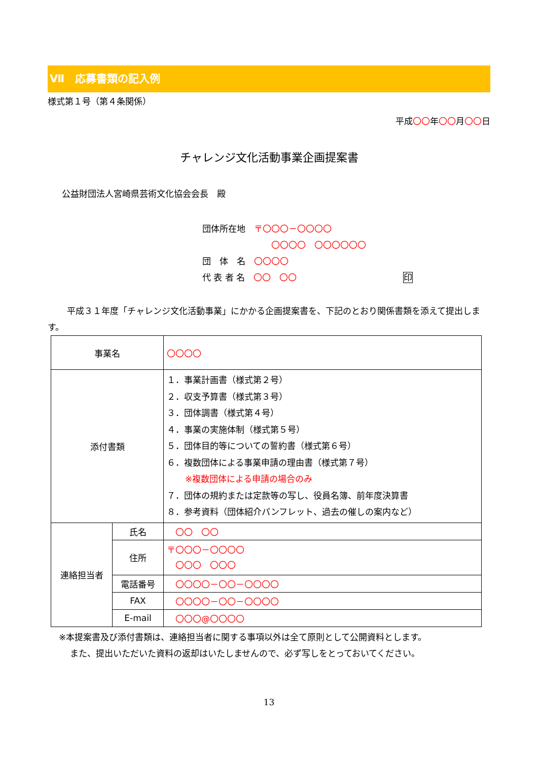Ⅶ　応募書類の記入例
様式第１号（第４条関係）
平成〇〇年〇〇月〇〇日
チャレンジ文化活動事業企画提案書
公益財団法人宮崎県芸術文化協会会長　殿
団体所在地　〒〇〇〇－〇〇〇〇
〇〇〇〇　〇〇〇〇〇〇
団　体　名　〇〇〇〇
代 表 者 名　〇〇　〇〇 印
平成３１年度「チャレンジ文化活動事業」にかかる企画提案書を、下記のとおり関係書類を添えて提出します。
| 事業名 | | 〇〇〇〇 |
| 添付書類 | | １．事業計画書（様式第２号） ２．収支予算書（様式第３号） ３．団体調書（様式第４号） ４．事業の実施体制（様式第５号） ５．団体目的等についての誓約書（様式第６号） ６．複数団体による事業申請の理由書（様式第７号） ※複数団体による申請の場合のみ ７．団体の規約または定款等の写し、役員名簿、前年度決算書 ８．参考資料（団体紹介パンフレット、過去の催しの案内など） |
| 連絡担当者 | 氏名 | 〇〇 〇〇 |
| | 住所 | 〒〇〇〇－〇〇〇〇 〇〇〇 〇〇〇 |
| | 電話番号 | 〇〇〇〇－〇〇－〇〇〇〇 |
| | FAX | 〇〇〇〇－〇〇－〇〇〇〇 |
| | E-mail | 〇〇〇@〇〇〇〇 |
※本提案書及び添付書類は、連絡担当者に関する事項以外は全て原則として公開資料とします。
また、提出いただいた資料の返却はいたしませんので、必ず写しをとっておいてください。
13